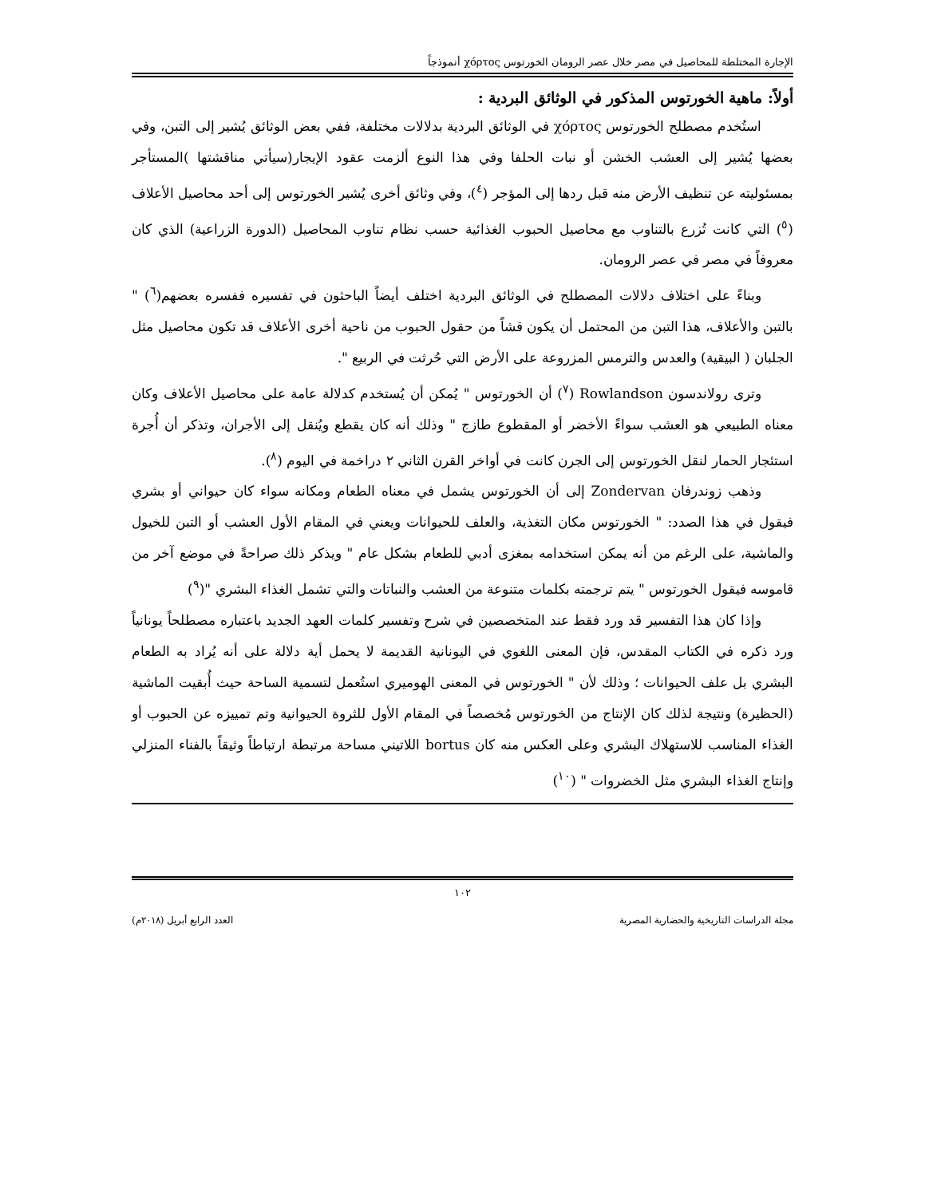الإجارة المختلطة للمحاصيل في مصر خلال عصر الرومان الخورتوس χόρτος أنموذجاً
أولاً: ماهية الخورتوس المذكور في الوثائق البردية :
استُخدم مصطلح الخورتوس χόρτος في الوثائق البردية بدلالات مختلفة، ففي بعض الوثائق يُشير إلى التبن، وفي بعضها يُشير إلى العشب الخشن أو نبات الحلفا وفي هذا النوع ألزمت عقود الإيجار(سيأتي مناقشتها )المستأجر بمسئوليته عن تنظيف الأرض منه قبل ردها إلى المؤجر (<sup>٤</sup>)، وفي وثائق أخرى يُشير الخورتوس إلى أحد محاصيل الأعلاف (<sup>٥</sup>) التي كانت تُزرع بالتناوب مع محاصيل الحبوب الغذائية حسب نظام تناوب المحاصيل (الدورة الزراعية) الذي كان معروفاً في مصر في عصر الرومان.
وبناءً على اختلاف دلالات المصطلح في الوثائق البردية اختلف أيضاً الباحثون في تفسيره ففسره بعضهم(<sup>٦</sup>) " بالتبن والأعلاف، هذا التبن من المحتمل أن يكون قشاً من حقول الحبوب من ناحية أخرى الأعلاف قد تكون محاصيل مثل الجلبان ( البيقية) والعدس والترمس المزروعة على الأرض التي حُرثت في الربيع ".
وترى رولاندسون Rowlandson (<sup>٧</sup>) أن الخورتوس " يُمكن أن يُستخدم كدلالة عامة على محاصيل الأعلاف وكان معناه الطبيعي هو العشب سواءً الأخضر أو المقطوع طازج " وذلك أنه كان يقطع ويُنقل إلى الأجران، وتذكر أن أُجرة استئجار الحمار لنقل الخورتوس إلى الجرن كانت في أواخر القرن الثاني ٢ دراخمة في اليوم (<sup>٨</sup>).
وذهب زوندرفان Zondervan إلى أن الخورتوس يشمل في معناه الطعام ومكانه سواء كان حيواني أو بشري فيقول في هذا الصدد: " الخورتوس مكان التغذية، والعلف للحيوانات ويعني في المقام الأول العشب أو التبن للخيول والماشية، على الرغم من أنه يمكن استخدامه بمغزى أدبي للطعام بشكل عام " ويذكر ذلك صراحةً في موضع آخر من قاموسه فيقول الخورتوس " يتم ترجمته بكلمات متنوعة من العشب والنباتات والتي تشمل الغذاء البشري "(<sup>٩</sup>)
وإذا كان هذا التفسير قد ورد فقط عند المتخصصين في شرح وتفسير كلمات العهد الجديد باعتباره مصطلحاً يونانياً ورد ذكره في الكتاب المقدس، فإن المعنى اللغوي في اليونانية القديمة لا يحمل أية دلالة على أنه يُراد به الطعام البشري بل علف الحيوانات ؛ وذلك لأن " الخورتوس في المعنى الهوميري استُعمل لتسمية الساحة حيث أُبقيت الماشية (الحظيرة) ونتيجة لذلك كان الإنتاج من الخورتوس مُخصصاً في المقام الأول للثروة الحيوانية وتم تمييزه عن الحبوب أو الغذاء المناسب للاستهلاك البشري وعلى العكس منه كان bortus اللاتيني مساحة مرتبطة ارتباطاً وثيقاً بالفناء المنزلي وإنتاج الغذاء البشري مثل الخضروات " (<sup>١٠</sup>)
١٠٢
مجلة الدراسات التاريخية والحضارية المصرية العدد الرابع أبريل (٢٠١٨م)